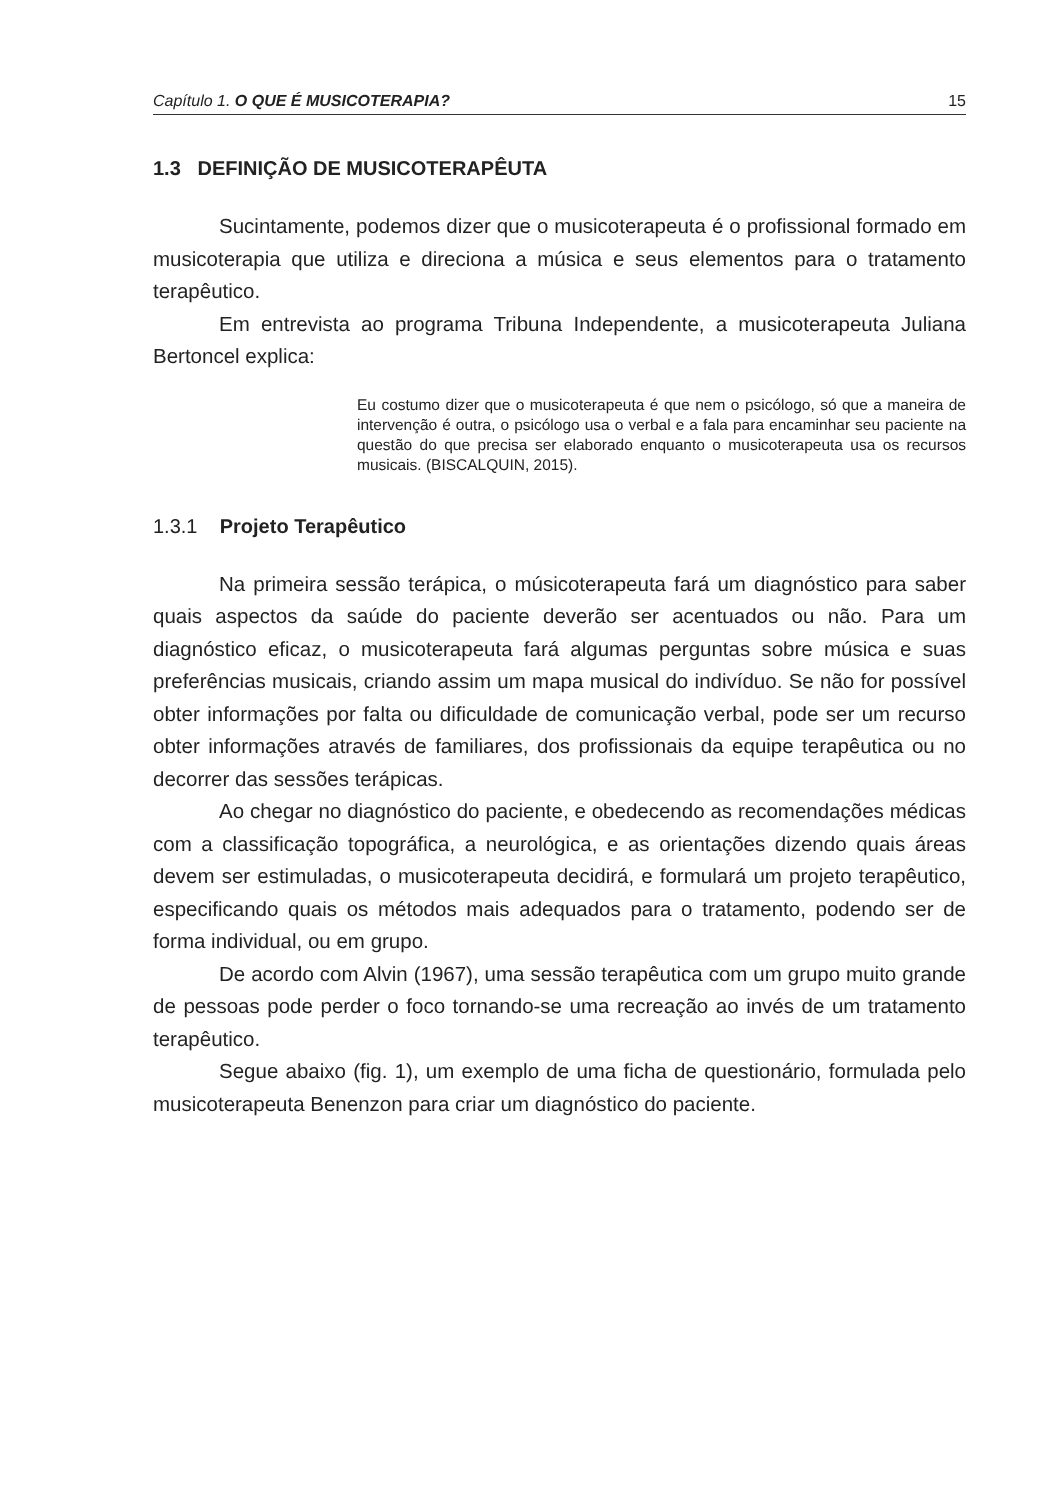Capítulo 1. O QUE É MUSICOTERAPIA? 15
1.3 DEFINIÇÃO DE MUSICOTERAPÊUTA
Sucintamente, podemos dizer que o musicoterapeuta é o profissional formado em musicoterapia que utiliza e direciona a música e seus elementos para o tratamento terapêutico.
Em entrevista ao programa Tribuna Independente, a musicoterapeuta Juliana Bertoncel explica:
Eu costumo dizer que o musicoterapeuta é que nem o psicólogo, só que a maneira de intervenção é outra, o psicólogo usa o verbal e a fala para encaminhar seu paciente na questão do que precisa ser elaborado enquanto o musicoterapeuta usa os recursos musicais. (BISCALQUIN, 2015).
1.3.1 Projeto Terapêutico
Na primeira sessão terápica, o músicoterapeuta fará um diagnóstico para saber quais aspectos da saúde do paciente deverão ser acentuados ou não. Para um diagnóstico eficaz, o musicoterapeuta fará algumas perguntas sobre música e suas preferências musicais, criando assim um mapa musical do indivíduo. Se não for possível obter informações por falta ou dificuldade de comunicação verbal, pode ser um recurso obter informações através de familiares, dos profissionais da equipe terapêutica ou no decorrer das sessões terápicas.
Ao chegar no diagnóstico do paciente, e obedecendo as recomendações médicas com a classificação topográfica, a neurológica, e as orientações dizendo quais áreas devem ser estimuladas, o musicoterapeuta decidirá, e formulará um projeto terapêutico, especificando quais os métodos mais adequados para o tratamento, podendo ser de forma individual, ou em grupo.
De acordo com Alvin (1967), uma sessão terapêutica com um grupo muito grande de pessoas pode perder o foco tornando-se uma recreação ao invés de um tratamento terapêutico.
Segue abaixo (fig. 1), um exemplo de uma ficha de questionário, formulada pelo musicoterapeuta Benenzon para criar um diagnóstico do paciente.